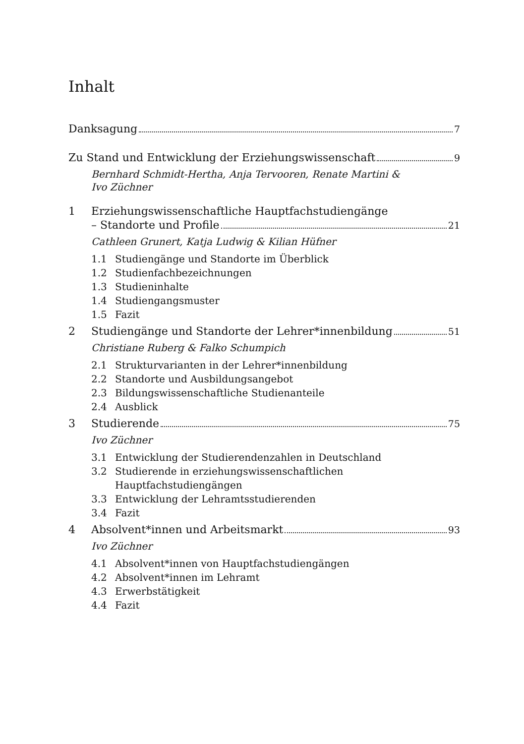Inhalt
Danksagung 7
Zu Stand und Entwicklung der Erziehungswissenschaft 9
Bernhard Schmidt-Hertha, Anja Tervooren, Renate Martini &
Ivo Züchner
1 Erziehungswissenschaftliche Hauptfachstudiengänge
– Standorte und Profile 21
Cathleen Grunert, Katja Ludwig & Kilian Hüfner
1.1 Studiengänge und Standorte im Überblick
1.2 Studienfachbezeichnungen
1.3 Studieninhalte
1.4 Studiengangsmuster
1.5 Fazit
2 Studiengänge und Standorte der Lehrer*innenbildung 51
Christiane Ruberg & Falko Schumpich
2.1 Strukturvarianten in der Lehrer*innenbildung
2.2 Standorte und Ausbildungsangebot
2.3 Bildungswissenschaftliche Studienanteile
2.4 Ausblick
3 Studierende 75
Ivo Züchner
3.1 Entwicklung der Studierendenzahlen in Deutschland
3.2 Studierende in erziehungswissenschaftlichen
Hauptfachstudiengängen
3.3 Entwicklung der Lehramtsstudierenden
3.4 Fazit
4 Absolvent*innen und Arbeitsmarkt 93
Ivo Züchner
4.1 Absolvent*innen von Hauptfachstudiengängen
4.2 Absolvent*innen im Lehramt
4.3 Erwerbstätigkeit
4.4 Fazit